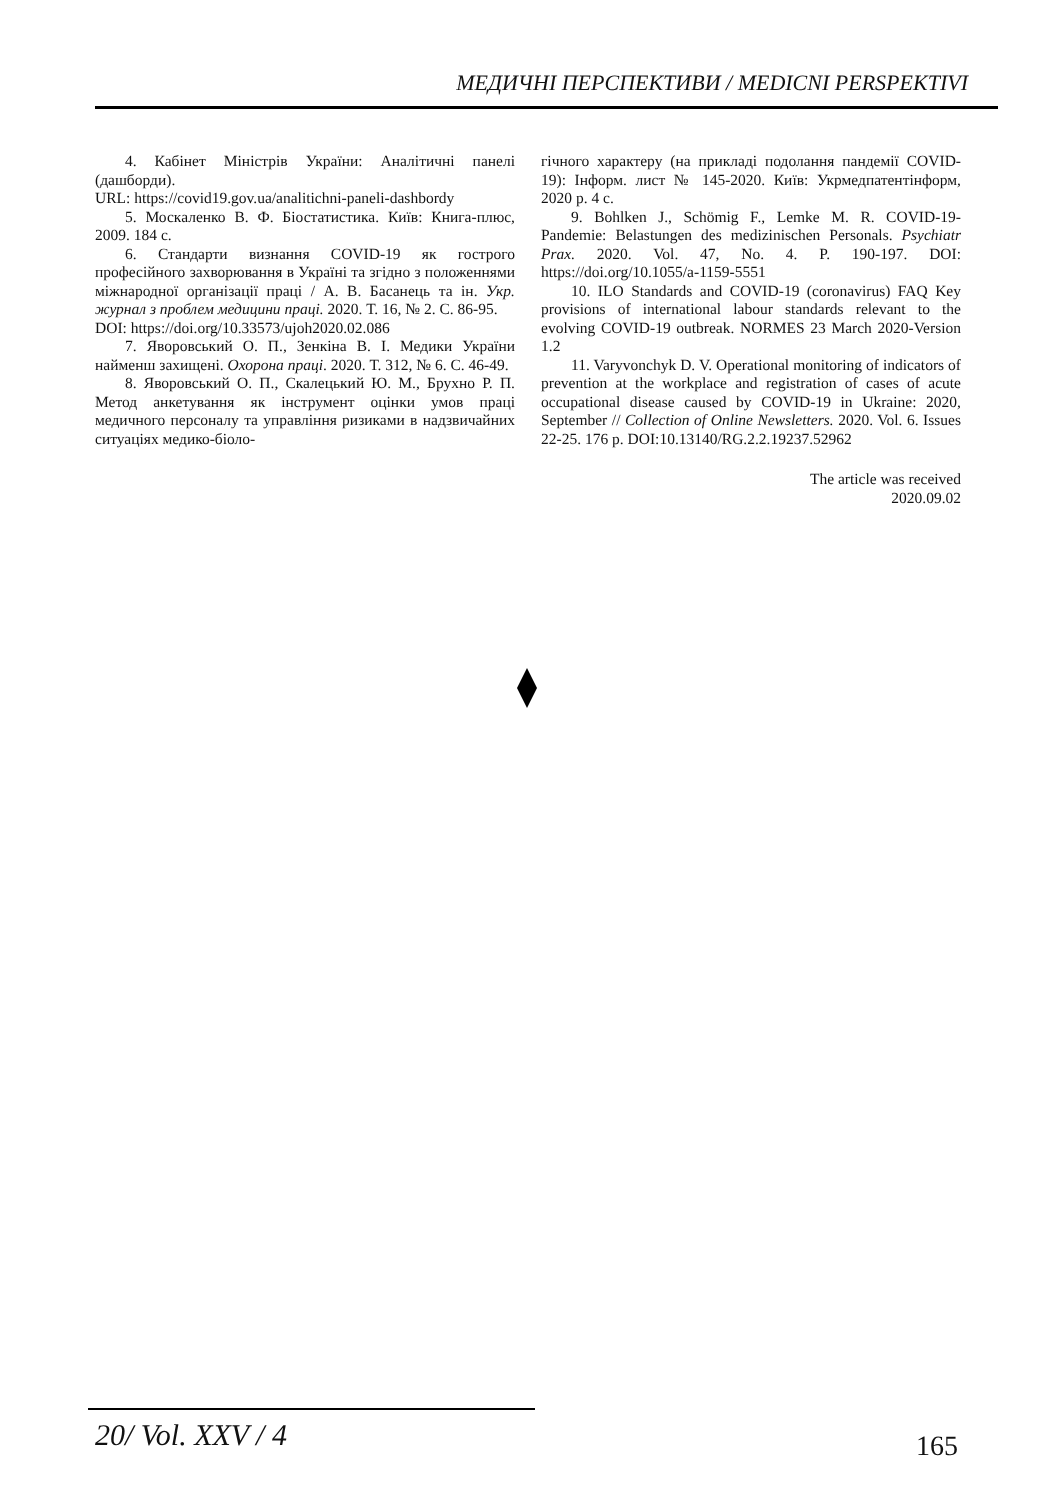МЕДИЧНІ ПЕРСПЕКТИВИ / MEDICNI PERSPEKTIVI
4. Кабінет Міністрів України: Аналітичні панелі (дашборди).
URL: https://covid19.gov.ua/analitichni-paneli-dashbordy
5. Москаленко В. Ф. Біостатистика. Київ: Книга-плюс, 2009. 184 с.
6. Стандарти визнання COVID-19 як гострого професійного захворювання в Україні та згідно з положеннями міжнародної організації праці / А. В. Басанець та ін. Укр. журнал з проблем медицини праці. 2020. Т. 16, № 2. С. 86-95.
DOI: https://doi.org/10.33573/ujoh2020.02.086
7. Яворовський О. П., Зенкіна В. І. Медики України найменш захищені. Охорона праці. 2020. Т. 312, № 6. С. 46-49.
8. Яворовський О. П., Скалецький Ю. М., Брухно Р. П. Метод анкетування як інструмент оцінки умов праці медичного персоналу та управління ризиками в надзвичайних ситуаціях медико-біоло-
гічного характеру (на прикладі подолання пандемії COVID-19): Інформ. лист № 145-2020. Київ: Укрмедпатентінформ, 2020 р. 4 с.
9. Bohlken J., Schömig F., Lemke M. R. COVID-19-Pandemie: Belastungen des medizinischen Personals. Psychiatr Prax. 2020. Vol. 47, No. 4. P. 190-197. DOI: https://doi.org/10.1055/a-1159-5551
10. ILO Standards and COVID-19 (coronavirus) FAQ Key provisions of international labour standards relevant to the evolving COVID-19 outbreak. NORMES 23 March 2020-Version 1.2
11. Varyvonchyk D. V. Operational monitoring of indicators of prevention at the workplace and registration of cases of acute occupational disease caused by COVID-19 in Ukraine: 2020, September // Collection of Online Newsletters. 2020. Vol. 6. Issues 22-25. 176 p. DOI:10.13140/RG.2.2.19237.52962
The article was received
2020.09.02
20/ Vol. XXV / 4 165